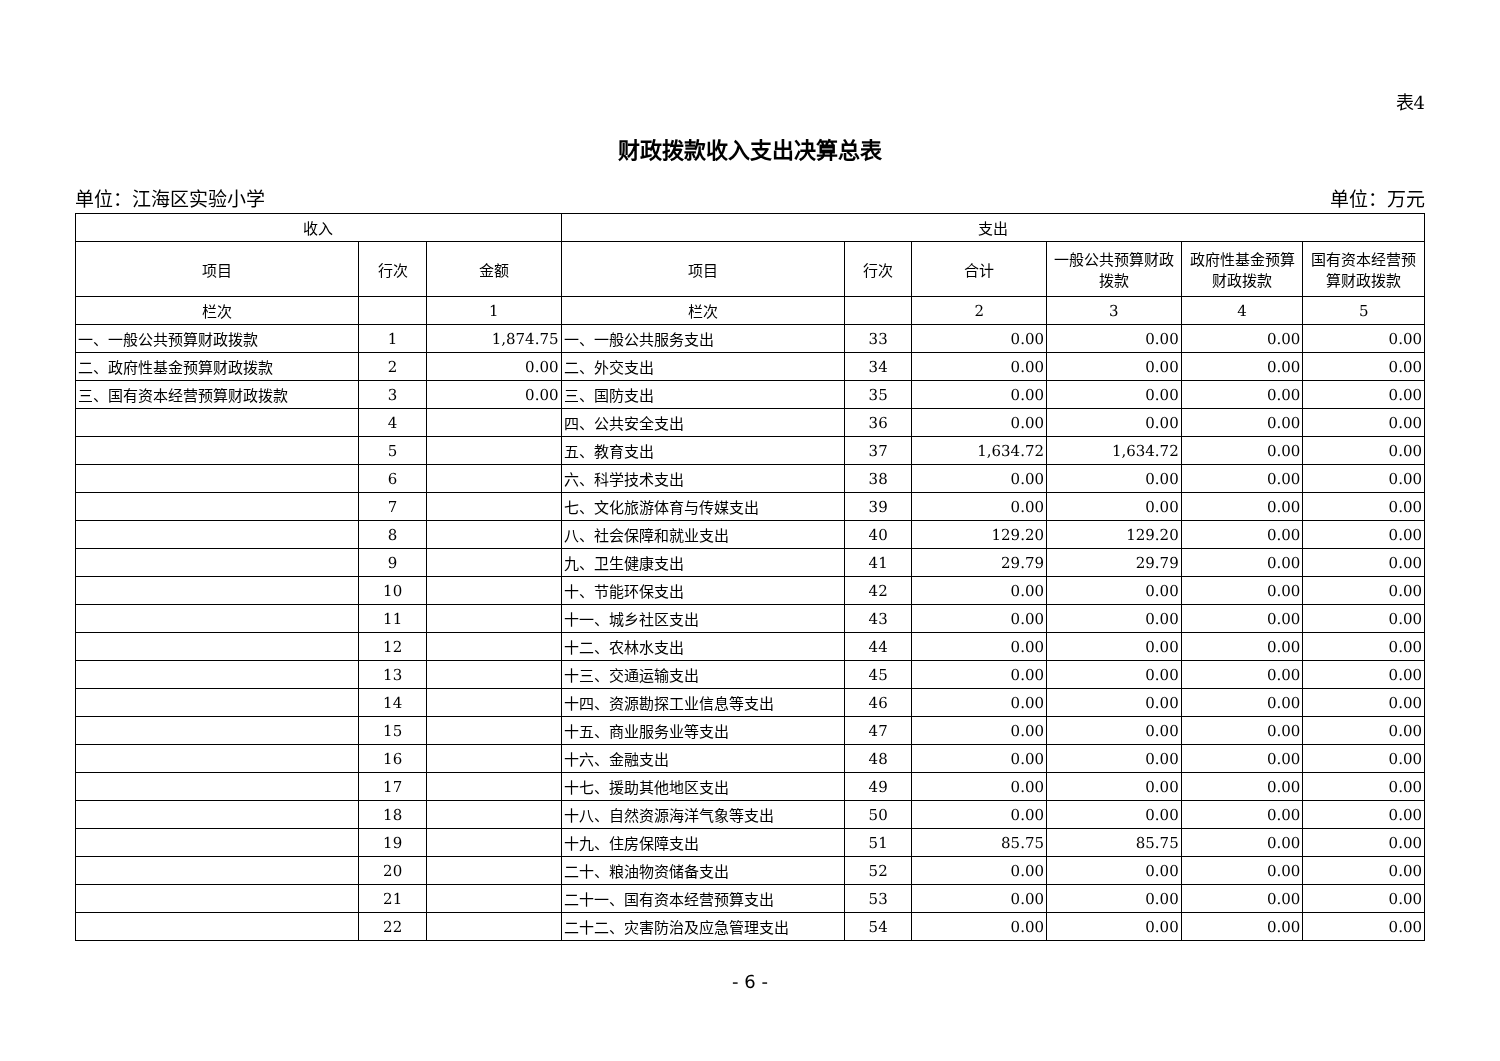表4
财政拨款收入支出决算总表
单位：江海区实验小学 单位：万元
| 收入 | | | 支出 | | | | | |
| --- | --- | --- | --- | --- | --- | --- | --- | --- |
| 项目 | 行次 | 金额 | 项目 | 行次 | 合计 | 一般公共预算财政拨款 | 政府性基金预算财政拨款 | 国有资本经营预算财政拨款 |
| 栏次 | | 1 | 栏次 | | 2 | 3 | 4 | 5 |
| 一、一般公共预算财政拨款 | 1 | 1,874.75 | 一、一般公共服务支出 | 33 | 0.00 | 0.00 | 0.00 | 0.00 |
| 二、政府性基金预算财政拨款 | 2 | 0.00 | 二、外交支出 | 34 | 0.00 | 0.00 | 0.00 | 0.00 |
| 三、国有资本经营预算财政拨款 | 3 | 0.00 | 三、国防支出 | 35 | 0.00 | 0.00 | 0.00 | 0.00 |
| | 4 | | 四、公共安全支出 | 36 | 0.00 | 0.00 | 0.00 | 0.00 |
| | 5 | | 五、教育支出 | 37 | 1,634.72 | 1,634.72 | 0.00 | 0.00 |
| | 6 | | 六、科学技术支出 | 38 | 0.00 | 0.00 | 0.00 | 0.00 |
| | 7 | | 七、文化旅游体育与传媒支出 | 39 | 0.00 | 0.00 | 0.00 | 0.00 |
| | 8 | | 八、社会保障和就业支出 | 40 | 129.20 | 129.20 | 0.00 | 0.00 |
| | 9 | | 九、卫生健康支出 | 41 | 29.79 | 29.79 | 0.00 | 0.00 |
| | 10 | | 十、节能环保支出 | 42 | 0.00 | 0.00 | 0.00 | 0.00 |
| | 11 | | 十一、城乡社区支出 | 43 | 0.00 | 0.00 | 0.00 | 0.00 |
| | 12 | | 十二、农林水支出 | 44 | 0.00 | 0.00 | 0.00 | 0.00 |
| | 13 | | 十三、交通运输支出 | 45 | 0.00 | 0.00 | 0.00 | 0.00 |
| | 14 | | 十四、资源勘探工业信息等支出 | 46 | 0.00 | 0.00 | 0.00 | 0.00 |
| | 15 | | 十五、商业服务业等支出 | 47 | 0.00 | 0.00 | 0.00 | 0.00 |
| | 16 | | 十六、金融支出 | 48 | 0.00 | 0.00 | 0.00 | 0.00 |
| | 17 | | 十七、援助其他地区支出 | 49 | 0.00 | 0.00 | 0.00 | 0.00 |
| | 18 | | 十八、自然资源海洋气象等支出 | 50 | 0.00 | 0.00 | 0.00 | 0.00 |
| | 19 | | 十九、住房保障支出 | 51 | 85.75 | 85.75 | 0.00 | 0.00 |
| | 20 | | 二十、粮油物资储备支出 | 52 | 0.00 | 0.00 | 0.00 | 0.00 |
| | 21 | | 二十一、国有资本经营预算支出 | 53 | 0.00 | 0.00 | 0.00 | 0.00 |
| | 22 | | 二十二、灾害防治及应急管理支出 | 54 | 0.00 | 0.00 | 0.00 | 0.00 |
- 6 -